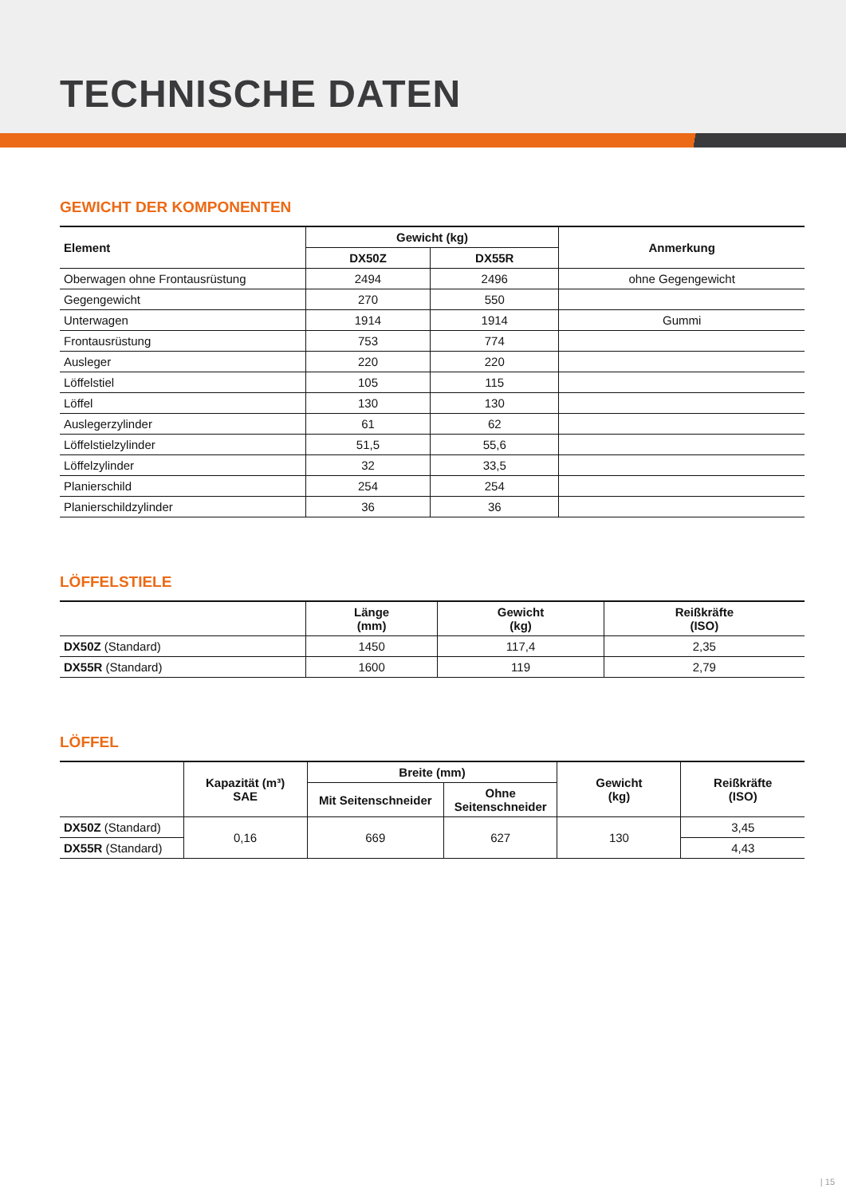TECHNISCHE DATEN
GEWICHT DER KOMPONENTEN
| Element | Gewicht (kg) | | Anmerkung |
| --- | --- | --- | --- |
| | DX50Z | DX55R | |
| Oberwagen ohne Frontausrüstung | 2494 | 2496 | ohne Gegengewicht |
| Gegengewicht | 270 | 550 | |
| Unterwagen | 1914 | 1914 | Gummi |
| Frontausrüstung | 753 | 774 | |
| Ausleger | 220 | 220 | |
| Löffelstiel | 105 | 115 | |
| Löffel | 130 | 130 | |
| Auslegerzylinder | 61 | 62 | |
| Löffelstielzylinder | 51,5 | 55,6 | |
| Löffelzylinder | 32 | 33,5 | |
| Planierschild | 254 | 254 | |
| Planierschildzylinder | 36 | 36 | |
LÖFFELSTIELE
| | Länge (mm) | Gewicht (kg) | Reißkräfte (ISO) |
| --- | --- | --- | --- |
| DX50Z (Standard) | 1450 | 117,4 | 2,35 |
| DX55R (Standard) | 1600 | 119 | 2,79 |
LÖFFEL
| | Kapazität (m³) SAE | Breite (mm) | | Gewicht (kg) | Reißkräfte (ISO) |
| --- | --- | --- | --- | --- | --- |
| | | Mit Seitenschneider | Ohne Seitenschneider | | |
| DX50Z (Standard) | 0,16 | 669 | 627 | 130 | 3,45 |
| DX55R (Standard) | | | | | 4,43 |
| 15